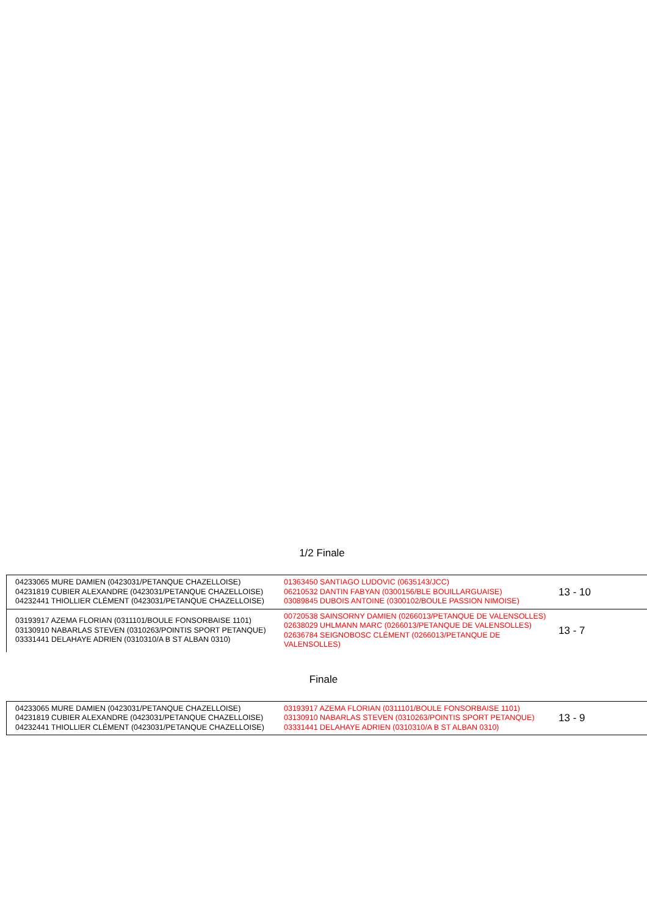1/2 Finale
| 04233065 MURE DAMIEN (0423031/PETANQUE CHAZELLOISE) 04231819 CUBIER ALEXANDRE (0423031/PETANQUE CHAZELLOISE) 04232441 THIOLLIER CLÉMENT (0423031/PETANQUE CHAZELLOISE) | 01363450 SANTIAGO LUDOVIC (0635143/JCC) 06210532 DANTIN FABYAN (0300156/BLE BOUILLARGUAISE) 03089845 DUBOIS ANTOINE (0300102/BOULE PASSION NIMOISE) | 13 - 10 |
| 03193917 AZEMA FLORIAN (0311101/BOULE FONSORBAISE 1101) 03130910 NABARLAS STEVEN (0310263/POINTIS SPORT PETANQUE) 03331441 DELAHAYE ADRIEN (0310310/A B ST ALBAN 0310) | 00720538 SAINSORNY DAMIEN (0266013/PETANQUE DE VALENSOLLES) 02638029 UHLMANN MARC (0266013/PETANQUE DE VALENSOLLES) 02636784 SEIGNOBOSC CLÉMENT (0266013/PETANQUE DE VALENSOLLES) | 13 - 7 |
Finale
| 04233065 MURE DAMIEN (0423031/PETANQUE CHAZELLOISE) 04231819 CUBIER ALEXANDRE (0423031/PETANQUE CHAZELLOISE) 04232441 THIOLLIER CLÉMENT (0423031/PETANQUE CHAZELLOISE) | 03193917 AZEMA FLORIAN (0311101/BOULE FONSORBAISE 1101) 03130910 NABARLAS STEVEN (0310263/POINTIS SPORT PETANQUE) 03331441 DELAHAYE ADRIEN (0310310/A B ST ALBAN 0310) | 13 - 9 |